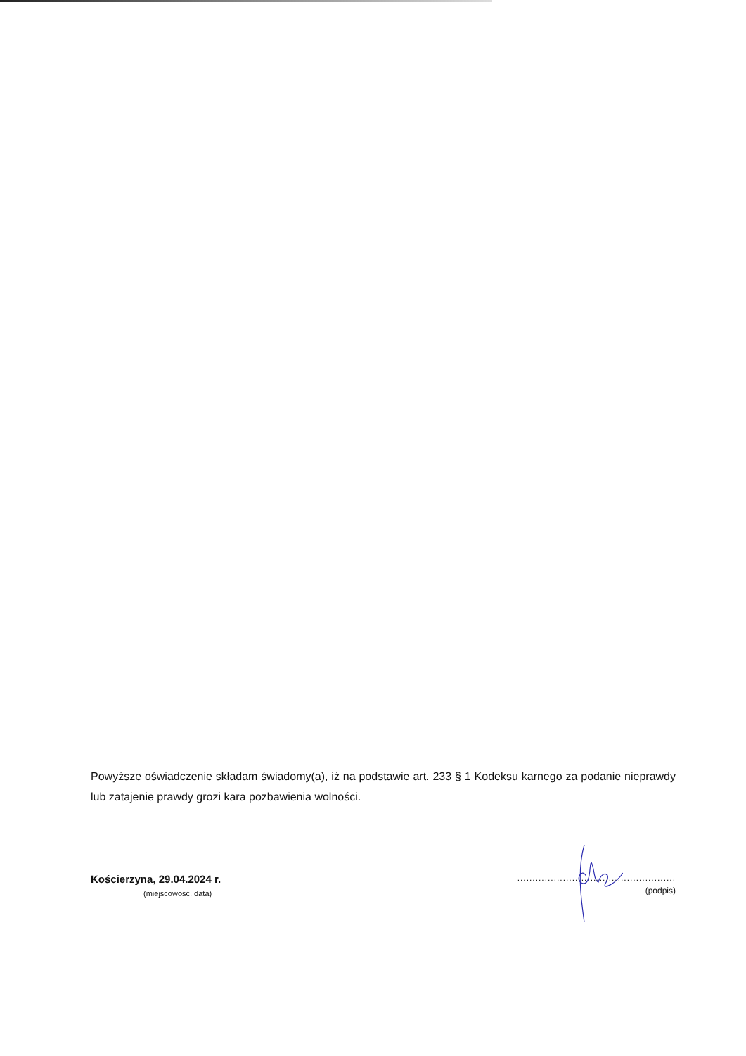Powyższe oświadczenie składam świadomy(a), iż na podstawie art. 233 § 1 Kodeksu karnego za podanie nieprawdy lub zatajenie prawdy grozi kara pozbawienia wolności.
Kościerzyna, 29.04.2024 r.
(miejscowość, data)
....................................................
(podpis)